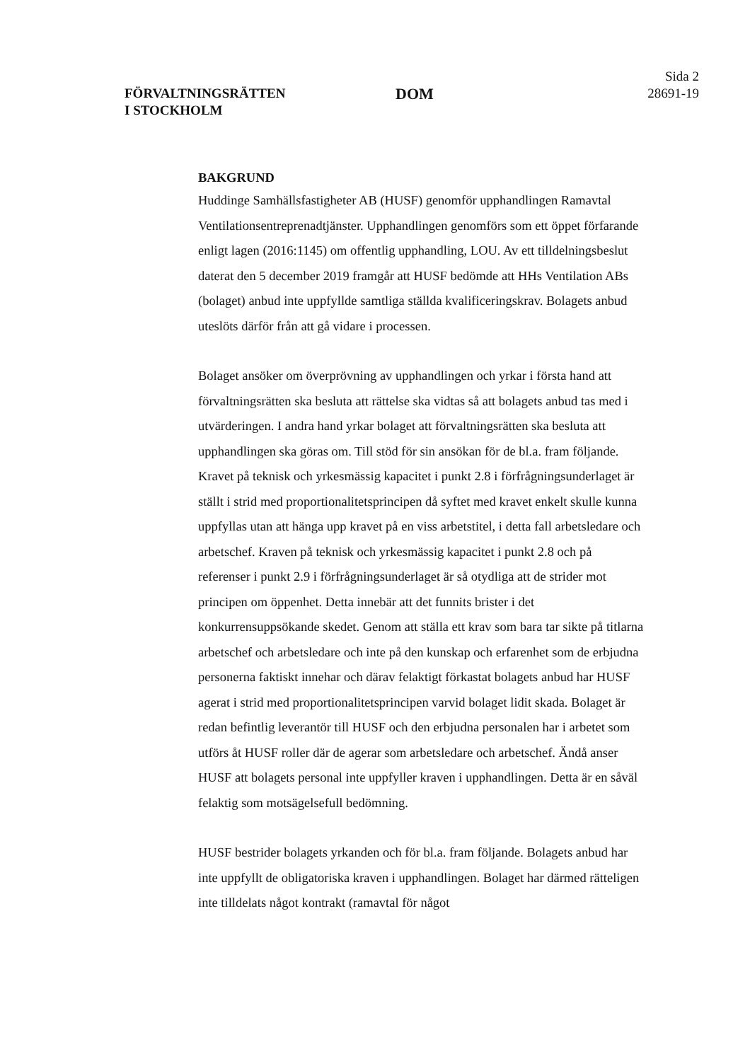FÖRVALTNINGSRÄTTEN
I STOCKHOLM
DOM
Sida 2
28691-19
BAKGRUND
Huddinge Samhällsfastigheter AB (HUSF) genomför upphandlingen Ramavtal Ventilationsentreprenadtjänster. Upphandlingen genomförs som ett öppet förfarande enligt lagen (2016:1145) om offentlig upphandling, LOU. Av ett tilldelningsbeslut daterat den 5 december 2019 framgår att HUSF bedömde att HHs Ventilation ABs (bolaget) anbud inte uppfyllde samtliga ställda kvalificeringskrav. Bolagets anbud uteslöts därför från att gå vidare i processen.
Bolaget ansöker om överprövning av upphandlingen och yrkar i första hand att förvaltningsrätten ska besluta att rättelse ska vidtas så att bolagets anbud tas med i utvärderingen. I andra hand yrkar bolaget att förvaltningsrätten ska besluta att upphandlingen ska göras om. Till stöd för sin ansökan för de bl.a. fram följande. Kravet på teknisk och yrkesmässig kapacitet i punkt 2.8 i förfrågningsunderlaget är ställt i strid med proportionalitetsprincipen då syftet med kravet enkelt skulle kunna uppfyllas utan att hänga upp kravet på en viss arbetstitel, i detta fall arbetsledare och arbetschef. Kraven på teknisk och yrkesmässig kapacitet i punkt 2.8 och på referenser i punkt 2.9 i förfrågningsunderlaget är så otydliga att de strider mot principen om öppenhet. Detta innebär att det funnits brister i det konkurrensuppsökande skedet. Genom att ställa ett krav som bara tar sikte på titlarna arbetschef och arbetsledare och inte på den kunskap och erfarenhet som de erbjudna personerna faktiskt innehar och därav felaktigt förkastat bolagets anbud har HUSF agerat i strid med proportionalitetsprincipen varvid bolaget lidit skada. Bolaget är redan befintlig leverantör till HUSF och den erbjudna personalen har i arbetet som utförs åt HUSF roller där de agerar som arbetsledare och arbetschef. Ändå anser HUSF att bolagets personal inte uppfyller kraven i upphandlingen. Detta är en såväl felaktig som motsägelsefull bedömning.
HUSF bestrider bolagets yrkanden och för bl.a. fram följande. Bolagets anbud har inte uppfyllt de obligatoriska kraven i upphandlingen. Bolaget har därmed rätteligen inte tilldelats något kontrakt (ramavtal för något